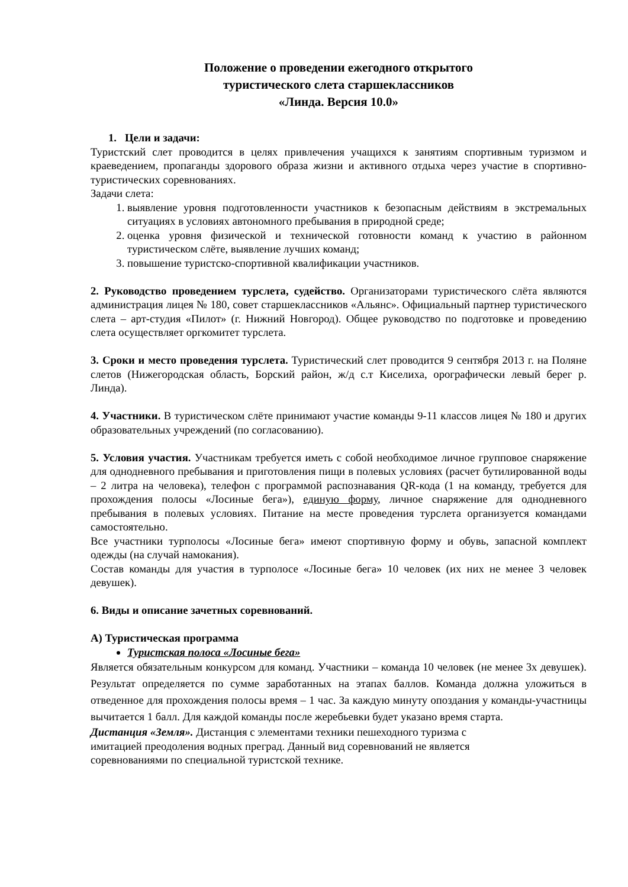Положение о проведении ежегодного открытого
туристического слета старшеклассников
«Линда. Версия 10.0»
1. Цели и задачи:
Туристский слет проводится в целях привлечения учащихся к занятиям спортивным туризмом и краеведением, пропаганды здорового образа жизни и активного отдыха через участие в спортивно-туристических соревнованиях.
Задачи слета:
1. выявление уровня подготовленности участников к безопасным действиям в экстремальных ситуациях в условиях автономного пребывания в природной среде;
2. оценка уровня физической и технической готовности команд к участию в районном туристическом слёте, выявление лучших команд;
3. повышение туристско-спортивной квалификации участников.
2. Руководство проведением турслета, судейство. Организаторами туристического слёта являются администрация лицея № 180, совет старшеклассников «Альянс». Официальный партнер туристического слета – арт-студия «Пилот» (г. Нижний Новгород). Общее руководство по подготовке и проведению слета осуществляет оргкомитет турслета.
3. Сроки и место проведения турслета. Туристический слет проводится 9 сентября 2013 г. на Поляне слетов (Нижегородская область, Борский район, ж/д с.т Киселиха, орографически левый берег р. Линда).
4. Участники. В туристическом слёте принимают участие команды 9-11 классов лицея № 180 и других образовательных учреждений (по согласованию).
5. Условия участия. Участникам требуется иметь с собой необходимое личное групповое снаряжение для однодневного пребывания и приготовления пищи в полевых условиях (расчет бутилированной воды – 2 литра на человека), телефон с программой распознавания QR-кода (1 на команду, требуется для прохождения полосы «Лосиные бега»), единую форму, личное снаряжение для однодневного пребывания в полевых условиях. Питание на месте проведения турслета организуется командами самостоятельно.
Все участники турполосы «Лосиные бега» имеют спортивную форму и обувь, запасной комплект одежды (на случай намокания).
Состав команды для участия в турполосе «Лосиные бега» 10 человек (их них не менее 3 человек девушек).
6. Виды и описание зачетных соревнований.
А) Туристическая программа
Туристская полоса «Лосиные бега»
Является обязательным конкурсом для команд. Участники – команда 10 человек (не менее 3х девушек). Результат определяется по сумме заработанных на этапах баллов. Команда должна уложиться в отведенное для прохождения полосы время – 1 час. За каждую минуту опоздания у команды-участницы вычитается 1 балл. Для каждой команды после жеребьевки будет указано время старта.
Дистанция «Земля». Дистанция с элементами техники пешеходного туризма с
имитацией преодоления водных преград. Данный вид соревнований не является
соревнованиями по специальной туристской технике.